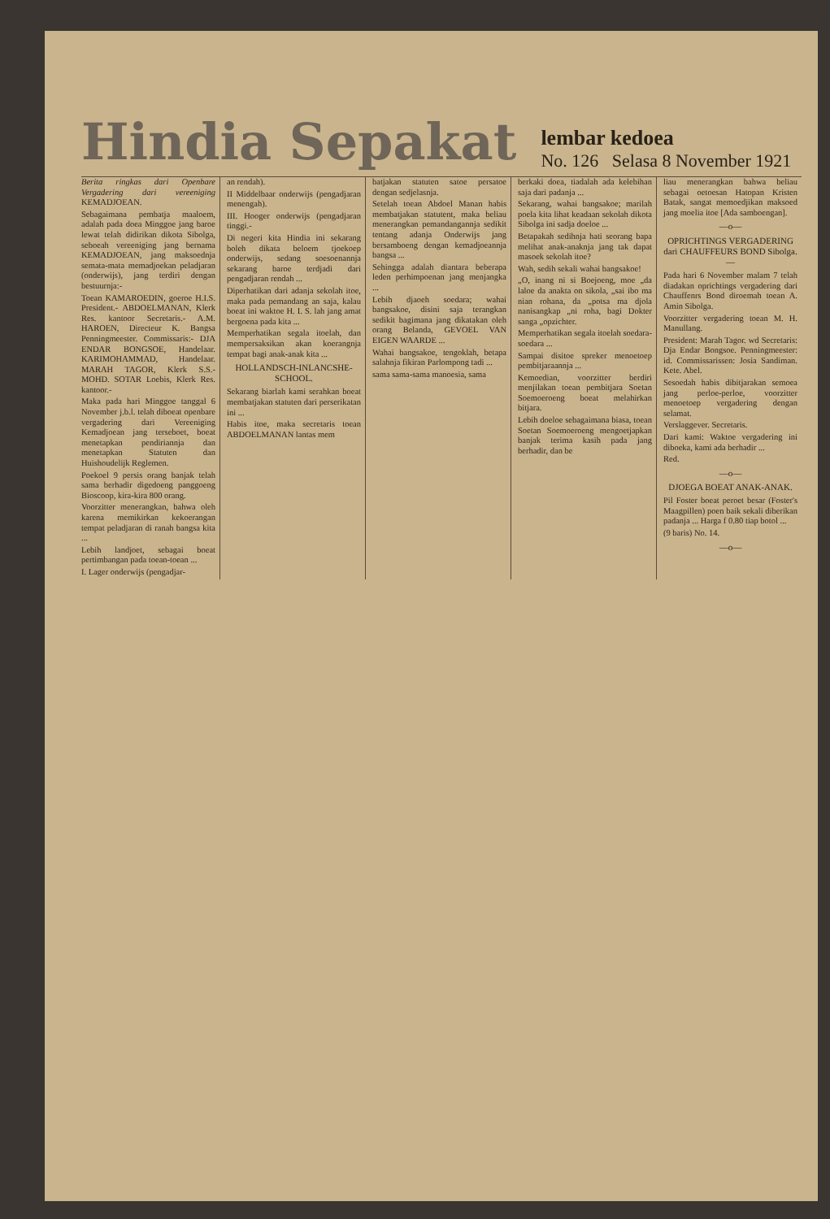Hindia Sepakat
lembar kedoea
No. 126 Selasa 8 November 1921
Berita ringkas dari Openbare Vergadering dari vereeniging KEMADJOEAN.
Sebagaimana pembatja maaloem, adalah pada doea Minggoe jang baroe lewat telah didirikan dikota Sibolga, seboeah vereeniging jang bernama KEMADJOEAN, jang maksoednja semata-mata memadjoekan peladjaran (onderwijs), jang terdiri dengan bestuurnja:-
Toean KAMAROEDIN, goeroe H.I.S. President.- ABDOELMANAN, Klerk Res. kantoor Secretaris.- A.M. HAROEN, Directeur K. Bangsa Penningmeester. Commissaris:- DJA ENDAR BONGSOE, Handelaar. KARIMOHAMMAD, Handelaar. MARAH TAGOR, Klerk S.S.- MOHD. SOTAR Loebis, Klerk Res. kantoor.-
Maka pada hari Minggoe tanggal 6 November j.b.l. telah diboeat openbare vergadering dari Vereeniging Kemadjoean jang terseboet, boeat menetapkan pendiriannja dan menetapkan Statuten dan Huishoudelijk Reglemen.
Poekoel 9 persis orang banjak telah sama berhadir digedoeng panggoeng Bioscoop, kira-kira 800 orang.
Voorzitter menerangkan, bahwa oleh karena memikirkan kekoerangan tempat peladjaran di ranah bangsa kita ...
Lebih landjoet, sebagai boeat pertimbangan pada toean-toean ...
I. Lager onderwijs (pengadjar-
an rendah).
II Middelbaar onderwijs (pengadjaran menengah).
III. Hooger onderwijs (pengadjaran tinggi.-
Di negeri kita Hindia ini sekarang boleh dikata beloem tjoekoep onderwijs, sedang soesoenannja sekarang baroe terdjadi dari pengadjaran rendah ...
Diperhatikan dari adanja sekolah itoe, maka pada pemandang an saja, kalau boeat ini waktoe H. I. S. lah jang amat bergoena pada kita ...
Memperhatikan segala itoelah, dan mempersaksikan akan koerangnja tempat bagi anak-anak kita ...
HOLLANDSCH-INLANCSHE-SCHOOL.
Sekarang biarlah kami serahkan boeat membatjakan statuten dari perserikatan ini ...
Habis itoe, maka secretaris toean ABDOELMANAN lantas mem
batjakan statuten satoe persatoe dengan sedjelasnja.
Setelah toean Abdoel Manan habis membatjakan statutent, maka beliau menerangkan pemandangannja sedikit tentang adanja Onderwijs jang bersamboeng dengan kemadjoeannja bangsa ...
Sehingga adalah diantara beberapa leden perhimpoenan jang menjangka ...
Lebih djaoeh soedara; wahai bangsakoe, disini saja terangkan sedikit bagimana jang dikatakan oleh orang Belanda, GEVOEL VAN EIGEN WAARDE ...
Wahai bangsakoe, tengoklah, betapa salahnja fikiran Parlompong tadi ...
sama sama-sama manoesia, sama
berkaki doea, tiadalah ada kelebihan saja dari padanja ...
Sekarang, wahai bangsakoe; marilah poela kita lihat keadaan sekolah dikota Sibolga ini sadja doeloe ...
Betapakah sedihnja hati seorang bapa melihat anak-anaknja jang tak dapat masoek sekolah itoe?
Wah, sedih sekali wahai bangsakoe!
„O, inang ni si Boejoeng, moe „da laloe da anakta on sikola, „sai ibo ma nian rohana, da „potsa ma djola nanisangkap „ni roha, bagi Dokter sanga „opzichter.
Memperhatikan segala itoelah soedara-soedara ...
Sampai disitoe spreker menoetoep pembitjaraannja ...
Kemoedian, voorzitter berdiri menjilakan toean pembitjara Soetan Soemoeroeng boeat melahirkan bitjara.
Lebih doeloe sebagaimana biasa, toean Soetan Soemoeroeng mengoetjapkan banjak terima kasih pada jang berhadir, dan be
liau menerangkan bahwa beliau sebagai oetoesan Hatopan Kristen Batak, sangat memoedjikan maksoed jang moelia itoe [Ada samboengan].
—o—
OPRICHTINGS VERGADERING dari CHAUFFEURS BOND Sibolga.—
Pada hari 6 November malam 7 telah diadakan oprichtings vergadering dari Chauffenrs Bond diroemah toean A. Amin Sibolga.
Voorzitter vergadering toean M. H. Manullang.
President: Marah Tagor. wd Secretaris: Dja Endar Bongsoe. Penningmeester: id. Commissarissen: Josia Sandiman. Kete. Abel.
Sesoedah habis dibitjarakan semoea jang perloe-perloe, voorzitter menoetoep vergadering dengan selamat.
Verslaggever. Secretaris.
Dari kami: Waktoe vergadering ini diboeka, kami ada berhadir ...
Red.
—o—
DJOEGA BOEAT ANAK-ANAK.
Pil Foster boeat peroet besar (Foster's Maagpillen) poen baik sekali diberikan padanja ... Harga f 0.80 tiap botol ...
(9 baris) No. 14.
—o—